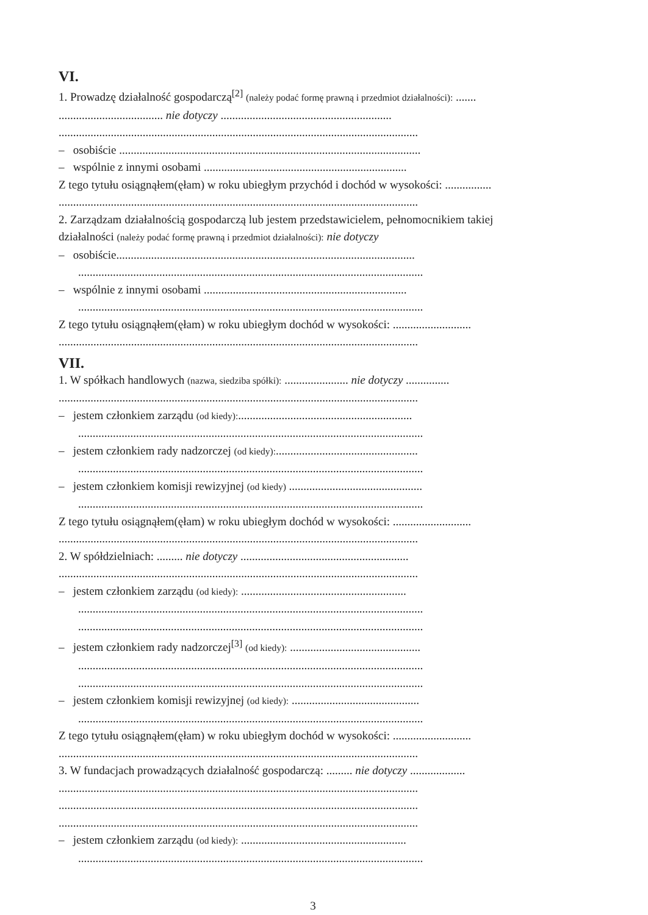VI.
1. Prowadzę działalność gospodarczą<sup>[2]</sup> (należy podać formę prawną i przedmiot działalności): .......
.................................... nie dotyczy ...........................................................
............................................................................................................................
– osobiście ........................................................................................................
– wspólnie z innymi osobami ......................................................................
Z tego tytułu osiągnąłem(ęłam) w roku ubiegłym przychód i dochód w wysokości: ................
............................................................................................................................
2. Zarządzam działalnością gospodarczą lub jestem przedstawicielem, pełnomocnikiem takiej
działalności (należy podać formę prawną i przedmiot działalności): nie dotyczy
– osobiście.......................................................................................................
.......................................................................................................................
– wspólnie z innymi osobami ......................................................................
.......................................................................................................................
Z tego tytułu osiągnąłem(ęłam) w roku ubiegłym dochód w wysokości: ...........................
............................................................................................................................
VII.
1. W spółkach handlowych (nazwa, siedziba spółki): ...................... nie dotyczy ...............
............................................................................................................................
– jestem członkiem zarządu (od kiedy):............................................................
.......................................................................................................................
– jestem członkiem rady nadzorczej (od kiedy):.................................................
.......................................................................................................................
– jestem członkiem komisji rewizyjnej (od kiedy) ..............................................
.......................................................................................................................
Z tego tytułu osiągnąłem(ęłam) w roku ubiegłym dochód w wysokości: ...........................
............................................................................................................................
2. W spółdzielniach: ......... nie dotyczy ..........................................................
............................................................................................................................
– jestem członkiem zarządu (od kiedy): .........................................................
.......................................................................................................................
.......................................................................................................................
– jestem członkiem rady nadzorczej<sup>[3]</sup> (od kiedy): .............................................
.......................................................................................................................
.......................................................................................................................
– jestem członkiem komisji rewizyjnej (od kiedy): ............................................
.......................................................................................................................
Z tego tytułu osiągnąłem(ęłam) w roku ubiegłym dochód w wysokości: ...........................
............................................................................................................................
3. W fundacjach prowadzących działalność gospodarczą: ......... nie dotyczy ...................
............................................................................................................................
............................................................................................................................
............................................................................................................................
– jestem członkiem zarządu (od kiedy): .........................................................
.......................................................................................................................
3